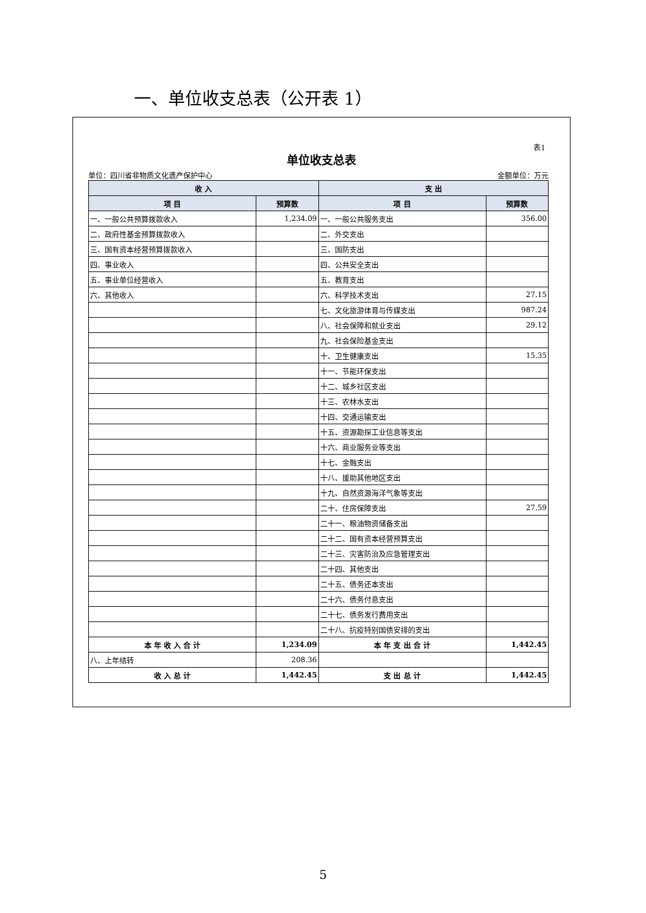一、单位收支总表（公开表 1）
表1
单位收支总表
单位：四川省非物质文化遗产保护中心 金额单位：万元
| 收 入 | | 支 出 | |
| --- | --- | --- | --- |
| 项 目 | 预算数 | 项 目 | 预算数 |
| 一、一般公共预算拨款收入 | 1,234.09 | 一、一般公共服务支出 | 356.00 |
| 二、政府性基金预算拨款收入 | | 二、外交支出 | |
| 三、国有资本经营预算拨款收入 | | 三、国防支出 | |
| 四、事业收入 | | 四、公共安全支出 | |
| 五、事业单位经营收入 | | 五、教育支出 | |
| 六、其他收入 | | 六、科学技术支出 | 27.15 |
| | | 七、文化旅游体育与传媒支出 | 987.24 |
| | | 八、社会保障和就业支出 | 29.12 |
| | | 九、社会保险基金支出 | |
| | | 十、卫生健康支出 | 15.35 |
| | | 十一、节能环保支出 | |
| | | 十二、城乡社区支出 | |
| | | 十三、农林水支出 | |
| | | 十四、交通运输支出 | |
| | | 十五、资源勘探工业信息等支出 | |
| | | 十六、商业服务业等支出 | |
| | | 十七、金融支出 | |
| | | 十八、援助其他地区支出 | |
| | | 十九、自然资源海洋气象等支出 | |
| | | 二十、住房保障支出 | 27.59 |
| | | 二十一、粮油物资储备支出 | |
| | | 二十二、国有资本经营预算支出 | |
| | | 二十三、灾害防治及应急管理支出 | |
| | | 二十四、其他支出 | |
| | | 二十五、债务还本支出 | |
| | | 二十六、债务付息支出 | |
| | | 二十七、债务发行费用支出 | |
| | | 二十八、抗疫特别国债安排的支出 | |
| 本 年 收 入 合 计 | 1,234.09 | 本 年 支 出 合 计 | 1,442.45 |
| 八、上年结转 | 208.36 | | |
| 收 入 总 计 | 1,442.45 | 支 出 总 计 | 1,442.45 |
5